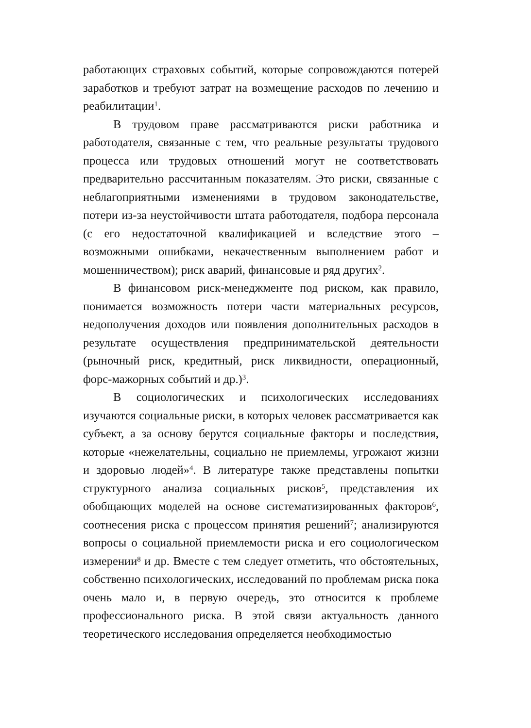работающих страховых событий, которые сопровождаются потерей заработков и требуют затрат на возмещение расходов по лечению и реабилитации<sup>1</sup>.
В трудовом праве рассматриваются риски работника и работодателя, связанные с тем, что реальные результаты трудового процесса или трудовых отношений могут не соответствовать предварительно рассчитанным показателям. Это риски, связанные с неблагоприятными изменениями в трудовом законодательстве, потери из-за неустойчивости штата работодателя, подбора персонала (с его недостаточной квалификацией и вследствие этого – возможными ошибками, некачественным выполнением работ и мошенничеством); риск аварий, финансовые и ряд других<sup>2</sup>.
В финансовом риск-менеджменте под риском, как правило, понимается возможность потери части материальных ресурсов, недополучения доходов или появления дополнительных расходов в результате осуществления предпринимательской деятельности (рыночный риск, кредитный, риск ликвидности, операционный, форс-мажорных событий и др.)<sup>3</sup>.
В социологических и психологических исследованиях изучаются социальные риски, в которых человек рассматривается как субъект, а за основу берутся социальные факторы и последствия, которые «нежелательны, социально не приемлемы, угрожают жизни и здоровью людей»<sup>4</sup>. В литературе также представлены попытки структурного анализа социальных рисков<sup>5</sup>, представления их обобщающих моделей на основе систематизированных факторов<sup>6</sup>, соотнесения риска с процессом принятия решений<sup>7</sup>; анализируются вопросы о социальной приемлемости риска и его социологическом измерении<sup>8</sup> и др. Вместе с тем следует отметить, что обстоятельных, собственно психологических, исследований по проблемам риска пока очень мало и, в первую очередь, это относится к проблеме профессионального риска. В этой связи актуальность данного теоретического исследования определяется необходимостью